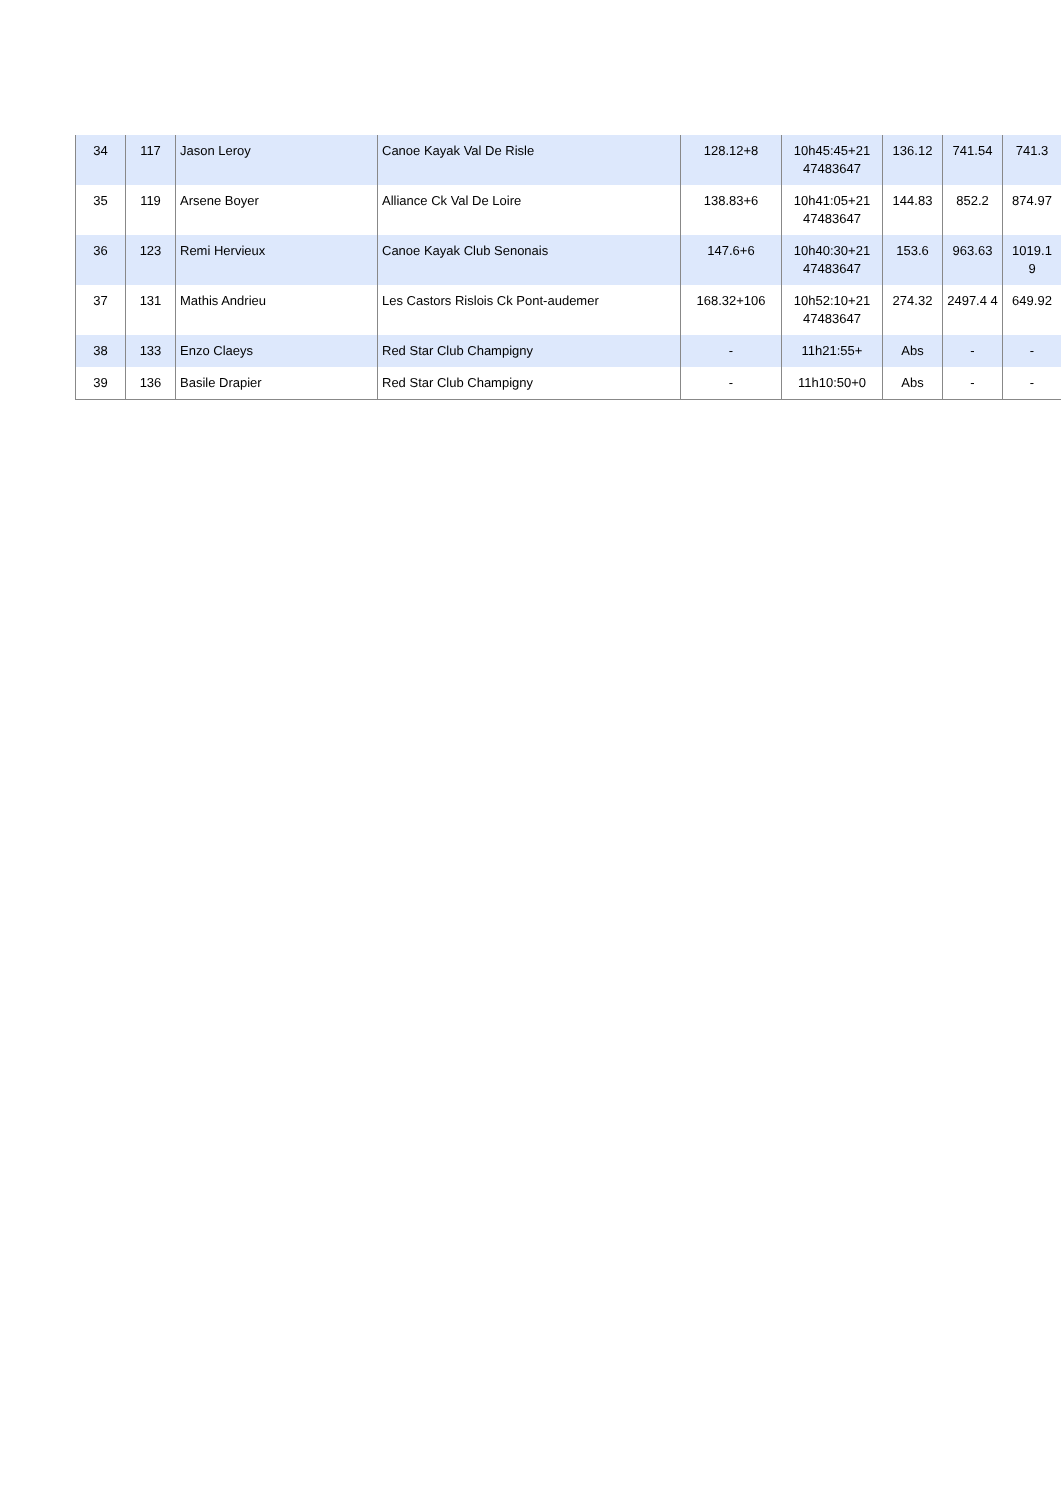| 34 | 117 | Jason Leroy | Canoe Kayak Val De Risle | 128.12+8 | 10h45:45+21 47483647 | 136.12 | 741.54 | 741.3 |
| 35 | 119 | Arsene Boyer | Alliance Ck Val De Loire | 138.83+6 | 10h41:05+21 47483647 | 144.83 | 852.2 | 874.97 |
| 36 | 123 | Remi Hervieux | Canoe Kayak Club Senonais | 147.6+6 | 10h40:30+21 47483647 | 153.6 | 963.63 | 1019.1 9 |
| 37 | 131 | Mathis Andrieu | Les Castors Rislois Ck Pont-audemer | 168.32+106 | 10h52:10+21 47483647 | 274.32 | 2497.4 4 | 649.92 |
| 38 | 133 | Enzo Claeys | Red Star Club Champigny | - | 11h21:55+ | Abs | - | - |
| 39 | 136 | Basile Drapier | Red Star Club Champigny | - | 11h10:50+0 | Abs | - | - |